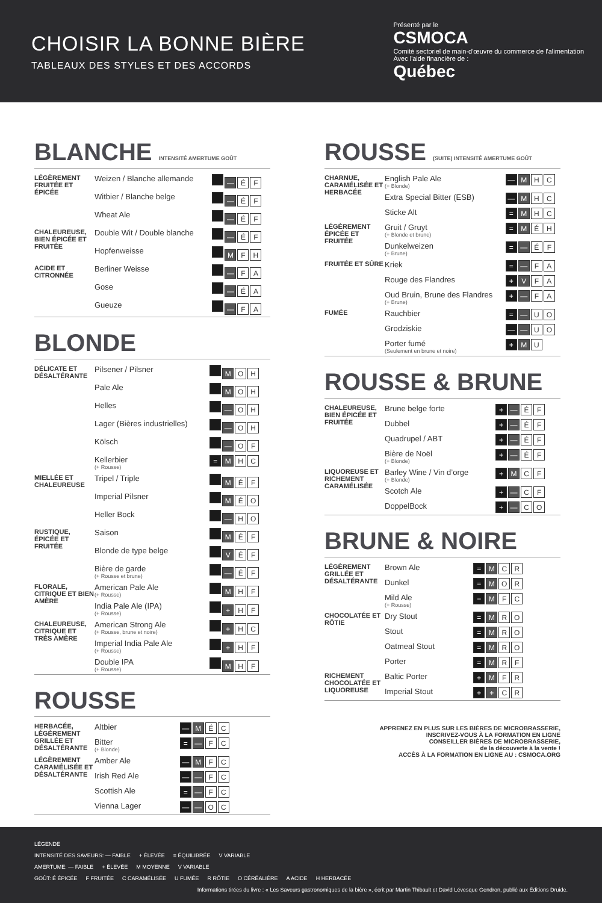CHOISIR LA BONNE BIÈRE
TABLEAUX DES STYLES ET DES ACCORDS
Présenté par le
CSMOCA
Comité sectoriel de main-d'œuvre du commerce de l'alimentation
Avec l'aide financière de :
Québec
BLANCHE INTENSITÉ AMERTUME GOÛT
| LÉGÈREMENT FRUITÉE ET ÉPICÉE | Weizen / Blanche allemande | — É F |
| | Witbier / Blanche belge | — É F |
| | Wheat Ale | — É F |
| CHALEUREUSE, BIEN ÉPICÉE ET FRUITÉE | Double Wit / Double blanche | — É F |
| | Hopfenweisse | M F H |
| ACIDE ET CITRONNÉE | Berliner Weisse | — F A |
| | Gose | — É A |
| | Gueuze | — F A |
BLONDE
| DÉLICATE ET DÉSALTÉRANTE | Pilsener / Pilsner | M O H |
| | Pale Ale | M O H |
| | Helles | — O H |
| | Lager (Bières industrielles) | — O H |
| | Kölsch | — O F |
| | Kellerbier (+ Rousse) | = M H C |
| MIELLÉE ET CHALEUREUSE | Tripel / Triple | M É F |
| | Imperial Pilsner | M É O |
| | Heller Bock | — H O |
| RUSTIQUE, ÉPICÉE ET FRUITÉE | Saison | M É F |
| | Blonde de type belge | V É F |
| | Bière de garde (+ Rousse et brune) | — É F |
| FLORALE, CITRIQUE ET BIEN AMÈRE | American Pale Ale (+ Rousse) | M H F |
| | India Pale Ale (IPA) (+ Rousse) | + H F |
| CHALEUREUSE, CITRIQUE ET TRÈS AMÈRE | American Strong Ale (+ Rousse, brune et noire) | + H C |
| | Imperial India Pale Ale (+ Rousse) | + H F |
| | Double IPA (+ Rousse) | M H F |
ROUSSE
| HERBACÉE, LÉGÈREMENT GRILLÉE ET DÉSALTÉRANTE | Altbier | — M É C |
| | Bitter (+ Blonde) | = — F C |
| LÉGÈREMENT CARAMÉLISÉE ET DÉSALTÉRANTE | Amber Ale | — M F C |
| | Irish Red Ale | — — F C |
| | Scottish Ale | = — F C |
| | Vienna Lager | — — O C |
ROUSSE (SUITE) INTENSITÉ AMERTUME GOÛT
| CHARNUE, CARAMÉLISÉE ET HERBACÉE | English Pale Ale (+ Blonde) | — M H C |
| | Extra Special Bitter (ESB) | — M H C |
| | Sticke Alt | = M H C |
| LÉGÈREMENT ÉPICÉE ET FRUITÉE | Gruit / Gruyt (+ Blonde et brune) | = M É H |
| | Dunkelweizen (+ Brune) | = — É F |
| FRUITÉE ET SÛRE | Kriek | = — F A |
| | Rouge des Flandres | + V F A |
| | Oud Bruin, Brune des Flandres (+ Brune) | + — F A |
| FUMÉE | Rauchbier | = — U O |
| | Grodziskie | — — U O |
| | Porter fumé (Seulement en brune et noire) | + M U |
ROUSSE & BRUNE
| CHALEUREUSE, BIEN ÉPICÉE ET FRUITÉE | Brune belge forte | + — É F |
| | Dubbel | + — É F |
| | Quadrupel / ABT | + — É F |
| | Bière de Noël (+ Blonde) | + — É F |
| LIQUOREUSE ET RICHEMENT CARAMÉLISÉE | Barley Wine / Vin d’orge (+ Blonde) | + M C F |
| | Scotch Ale | + — C F |
| | DoppelBock | + — C O |
BRUNE & NOIRE
| LÉGÈREMENT GRILLÉE ET DÉSALTÉRANTE | Brown Ale | = M C R |
| | Dunkel | = M O R |
| | Mild Ale (+ Rousse) | = M F C |
| CHOCOLATÉE ET RÔTIE | Dry Stout | = M R O |
| | Stout | = M R O |
| | Oatmeal Stout | = M R O |
| | Porter | = M R F |
| RICHEMENT CHOCOLATÉE ET LIQUOREUSE | Baltic Porter | + M F R |
| | Imperial Stout | + + C R |
APPRENEZ EN PLUS SUR LES BIÈRES DE MICROBRASSERIE,
INSCRIVEZ-VOUS À LA FORMATION EN LIGNE
CONSEILLER BIÈRES DE MICROBRASSERIE,
de la découverte à la vente !
ACCÈS À LA FORMATION EN LIGNE AU : CSMOCA.ORG
LÉGENDE
INTENSITÉ DES SAVEURS: — FAIBLE + ÉLEVÉE = ÉQUILIBRÉE V VARIABLE
AMERTUME: — FAIBLE + ÉLEVÉE M MOYENNE V VARIABLE
GOÛT: É ÉPICÉE F FRUITÉE C CARAMÉLISÉE U FUMÉE R RÔTIE O CÉRÉALIÈRE A ACIDE H HERBACÉE
Informations tirées du livre : « Les Saveurs gastronomiques de la bière », écrit par Martin Thibault et David Lévesque Gendron, publié aux Éditions Druide.